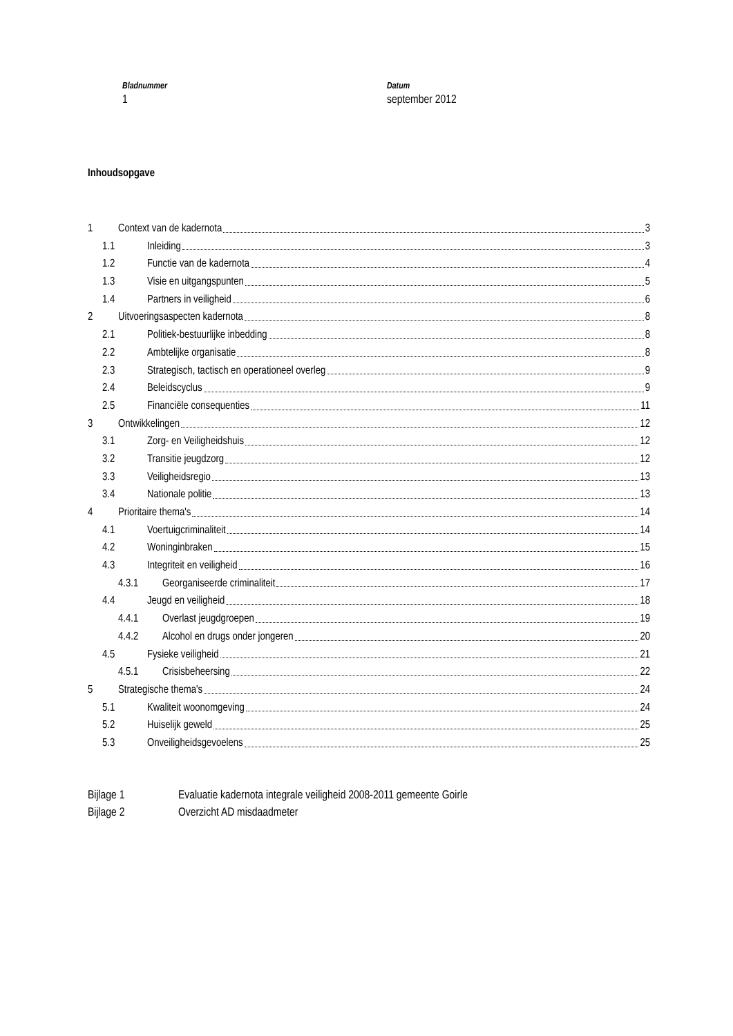Bladnummer
1
Datum
september 2012
Inhoudsopgave
1 Context van de kadernota 3
1.1 Inleiding 3
1.2 Functie van de kadernota 4
1.3 Visie en uitgangspunten 5
1.4 Partners in veiligheid 6
2 Uitvoeringsaspecten kadernota 8
2.1 Politiek-bestuurlijke inbedding 8
2.2 Ambtelijke organisatie 8
2.3 Strategisch, tactisch en operationeel overleg 9
2.4 Beleidscyclus 9
2.5 Financiële consequenties 11
3 Ontwikkelingen 12
3.1 Zorg- en Veiligheidshuis 12
3.2 Transitie jeugdzorg 12
3.3 Veiligheidsregio 13
3.4 Nationale politie 13
4 Prioritaire thema's 14
4.1 Voertuigcriminaliteit 14
4.2 Woninginbraken 15
4.3 Integriteit en veiligheid 16
4.3.1 Georganiseerde criminaliteit 17
4.4 Jeugd en veiligheid 18
4.4.1 Overlast jeugdgroepen 19
4.4.2 Alcohol en drugs onder jongeren 20
4.5 Fysieke veiligheid 21
4.5.1 Crisisbeheersing 22
5 Strategische thema's 24
5.1 Kwaliteit woonomgeving 24
5.2 Huiselijk geweld 25
5.3 Onveiligheidsgevoelens 25
Bijlage 1 Evaluatie kadernota integrale veiligheid 2008-2011 gemeente Goirle
Bijlage 2 Overzicht AD misdaadmeter